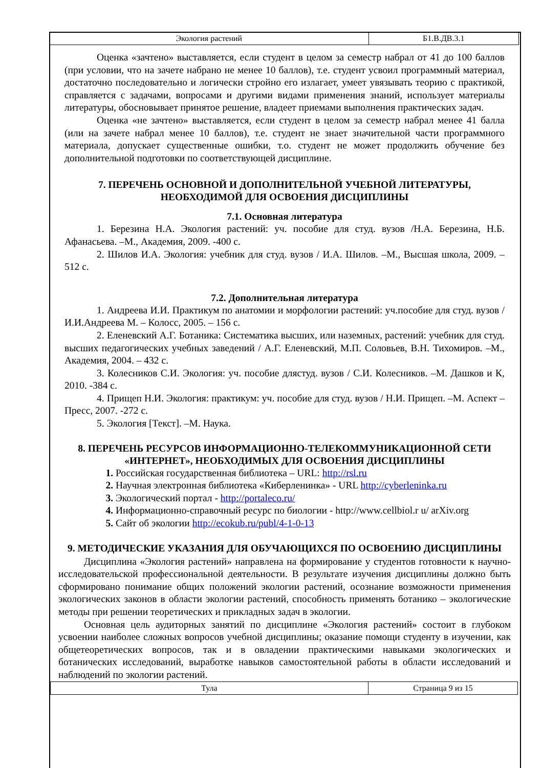| Экология растений | Б1.В.ДВ.3.1 |
Оценка «зачтено» выставляется, если студент в целом за семестр набрал от 41 до 100 баллов (при условии, что на зачете набрано не менее 10 баллов), т.е. студент усвоил программный материал, достаточно последовательно и логически стройно его излагает, умеет увязывать теорию с практикой, справляется с задачами, вопросами и другими видами применения знаний, использует материалы литературы, обосновывает принятое решение, владеет приемами выполнения практических задач.
Оценка «не зачтено» выставляется, если студент в целом за семестр набрал менее 41 балла (или на зачете набрал менее 10 баллов), т.е. студент не знает значительной части программного материала, допускает существенные ошибки, т.о. студент не может продолжить обучение без дополнительной подготовки по соответствующей дисциплине.
7. ПЕРЕЧЕНЬ ОСНОВНОЙ И ДОПОЛНИТЕЛЬНОЙ УЧЕБНОЙ ЛИТЕРАТУРЫ, НЕОБХОДИМОЙ ДЛЯ ОСВОЕНИЯ ДИСЦИПЛИНЫ
7.1. Основная литература
1. Березина Н.А. Экология растений: уч. пособие для студ. вузов /Н.А. Березина, Н.Б. Афанасьева. –М., Академия, 2009. -400 с.
2. Шилов И.А. Экология: учебник для студ. вузов / И.А. Шилов. –М., Высшая школа, 2009. – 512 с.
7.2. Дополнительная литература
1. Андреева И.И. Практикум по анатомии и морфологии растений: уч.пособие для студ. вузов / И.И.Андреева М. – Колосс, 2005. – 156 с.
2. Еленевский А.Г. Ботаника: Систематика высших, или наземных, растений: учебник для студ. высших педагогических учебных заведений / А.Г. Еленевский, М.П. Соловьев, В.Н. Тихомиров. –М., Академия, 2004. – 432 с.
3. Колесников С.И. Экология: уч. пособие длястуд. вузов / С.И. Колесников. –М. Дашков и К, 2010. -384 с.
4. Прищеп Н.И. Экология: практикум: уч. пособие для студ. вузов / Н.И. Прищеп. –М. Аспект – Пресс, 2007. -272 с.
5. Экология [Текст]. –М. Наука.
8. ПЕРЕЧЕНЬ РЕСУРСОВ ИНФОРМАЦИОННО-ТЕЛЕКОММУНИКАЦИОННОЙ СЕТИ «ИНТЕРНЕТ», НЕОБХОДИМЫХ ДЛЯ ОСВОЕНИЯ ДИСЦИПЛИНЫ
1. Российская государственная библиотека – URL: http://rsl.ru
2. Научная электронная библиотека «Киберленинка» - URL http://cyberleninka.ru
3. Экологический портал - http://portaleco.ru/
4. Информационно-справочный ресурс по биологии - http://www.cellbiol.r u/ arXiv.org
5. Сайт об экологии http://ecokub.ru/publ/4-1-0-13
9. МЕТОДИЧЕСКИЕ УКАЗАНИЯ ДЛЯ ОБУЧАЮЩИХСЯ ПО ОСВОЕНИЮ ДИСЦИПЛИНЫ
Дисциплина «Экология растений» направлена на формирование у студентов готовности к научно-исследовательской профессиональной деятельности. В результате изучения дисциплины должно быть сформировано понимание общих положений экологии растений, осознание возможности применения экологических законов в области экологии растений, способность применять ботанико – экологические методы при решении теоретических и прикладных задач в экологии.
Основная цель аудиторных занятий по дисциплине «Экология растений» состоит в глубоком усвоении наиболее сложных вопросов учебной дисциплины; оказание помощи студенту в изучении, как общетеоретических вопросов, так и в овладении практическими навыками экологических и ботанических исследований, выработке навыков самостоятельной работы в области исследований и наблюдений по экологии растений.
| Тула | Страница 9 из 15 |